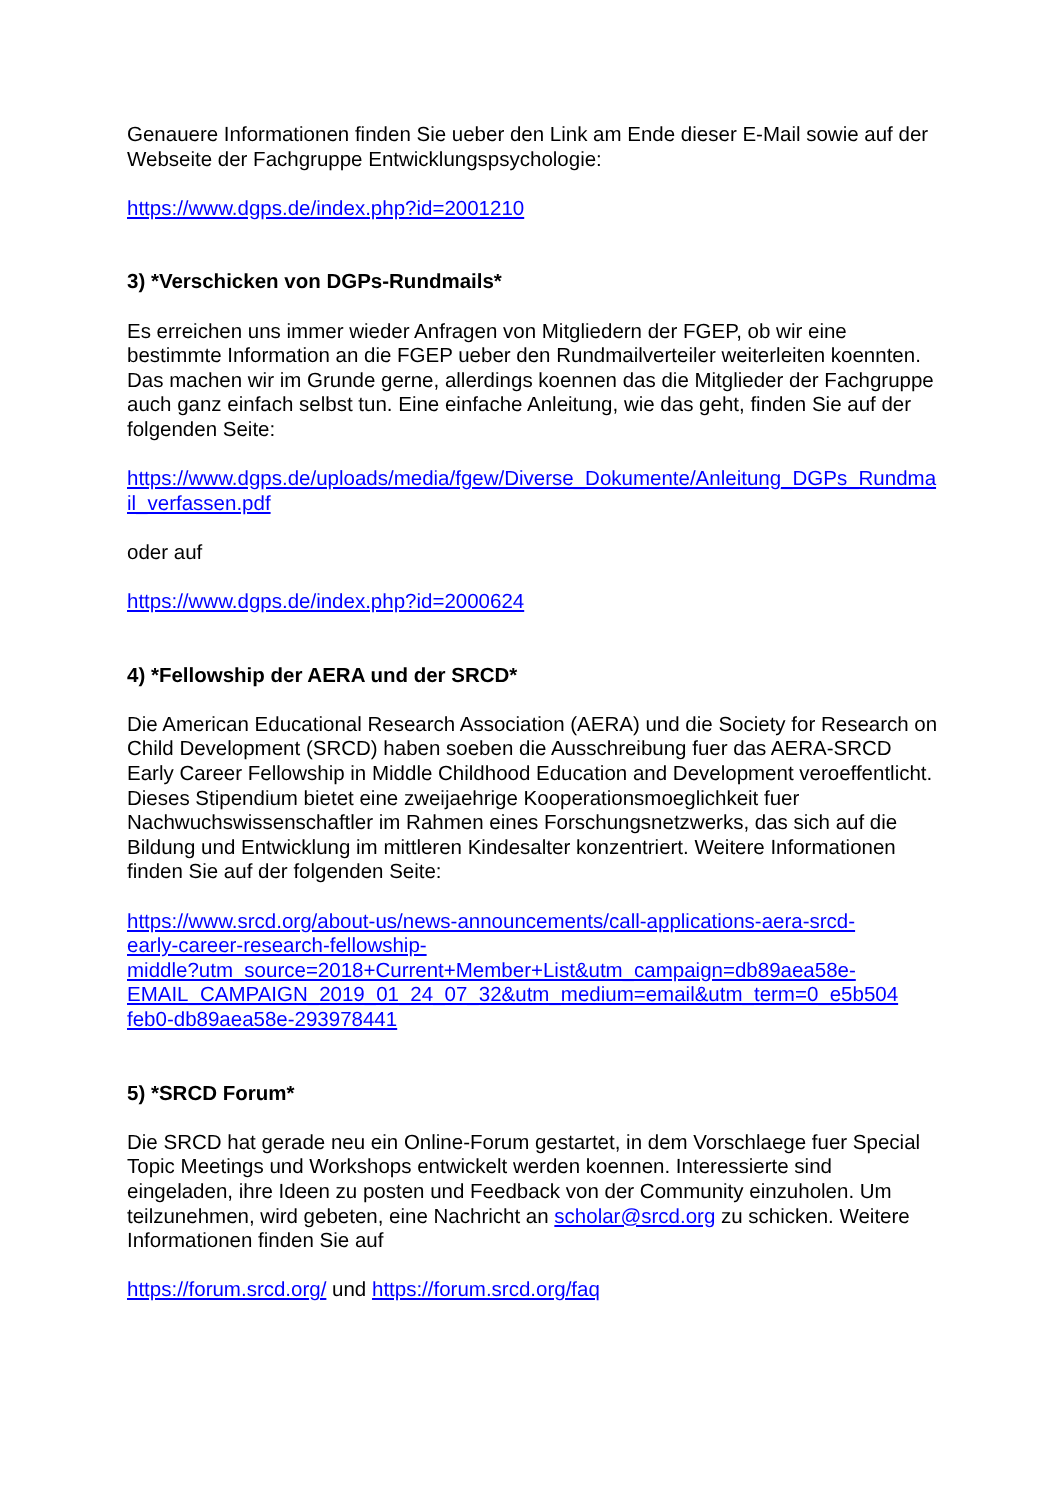Genauere Informationen finden Sie ueber den Link am Ende dieser E-Mail sowie auf der Webseite der Fachgruppe Entwicklungspsychologie:
https://www.dgps.de/index.php?id=2001210
3) *Verschicken von DGPs-Rundmails*
Es erreichen uns immer wieder Anfragen von Mitgliedern der FGEP, ob wir eine bestimmte Information an die FGEP ueber den Rundmailverteiler weiterleiten koennten. Das machen wir im Grunde gerne, allerdings koennen das die Mitglieder der Fachgruppe auch ganz einfach selbst tun. Eine einfache Anleitung, wie das geht, finden Sie auf der folgenden Seite:
https://www.dgps.de/uploads/media/fgew/Diverse_Dokumente/Anleitung_DGPs_Rundmail_verfassen.pdf
oder auf
https://www.dgps.de/index.php?id=2000624
4) *Fellowship der AERA und der SRCD*
Die American Educational Research Association (AERA) und die Society for Research on Child Development (SRCD) haben soeben die Ausschreibung fuer das AERA-SRCD Early Career Fellowship in Middle Childhood Education and Development veroeffentlicht. Dieses Stipendium bietet eine zweijaehrige Kooperationsmoeglichkeit fuer Nachwuchswissenschaftler im Rahmen eines Forschungsnetzwerks, das sich auf die Bildung und Entwicklung im mittleren Kindesalter konzentriert. Weitere Informationen finden Sie auf der folgenden Seite:
https://www.srcd.org/about-us/news-announcements/call-applications-aera-srcd-
early-career-research-fellowship-
middle?utm_source=2018+Current+Member+List&utm_campaign=db89aea58e-
EMAIL_CAMPAIGN_2019_01_24_07_32&utm_medium=email&utm_term=0_e5b504
feb0-db89aea58e-293978441
5) *SRCD Forum*
Die SRCD hat gerade neu ein Online-Forum gestartet, in dem Vorschlaege fuer Special Topic Meetings und Workshops entwickelt werden koennen. Interessierte sind eingeladen, ihre Ideen zu posten und Feedback von der Community einzuholen. Um teilzunehmen, wird gebeten, eine Nachricht an scholar@srcd.org zu schicken. Weitere Informationen finden Sie auf
https://forum.srcd.org/ und https://forum.srcd.org/faq